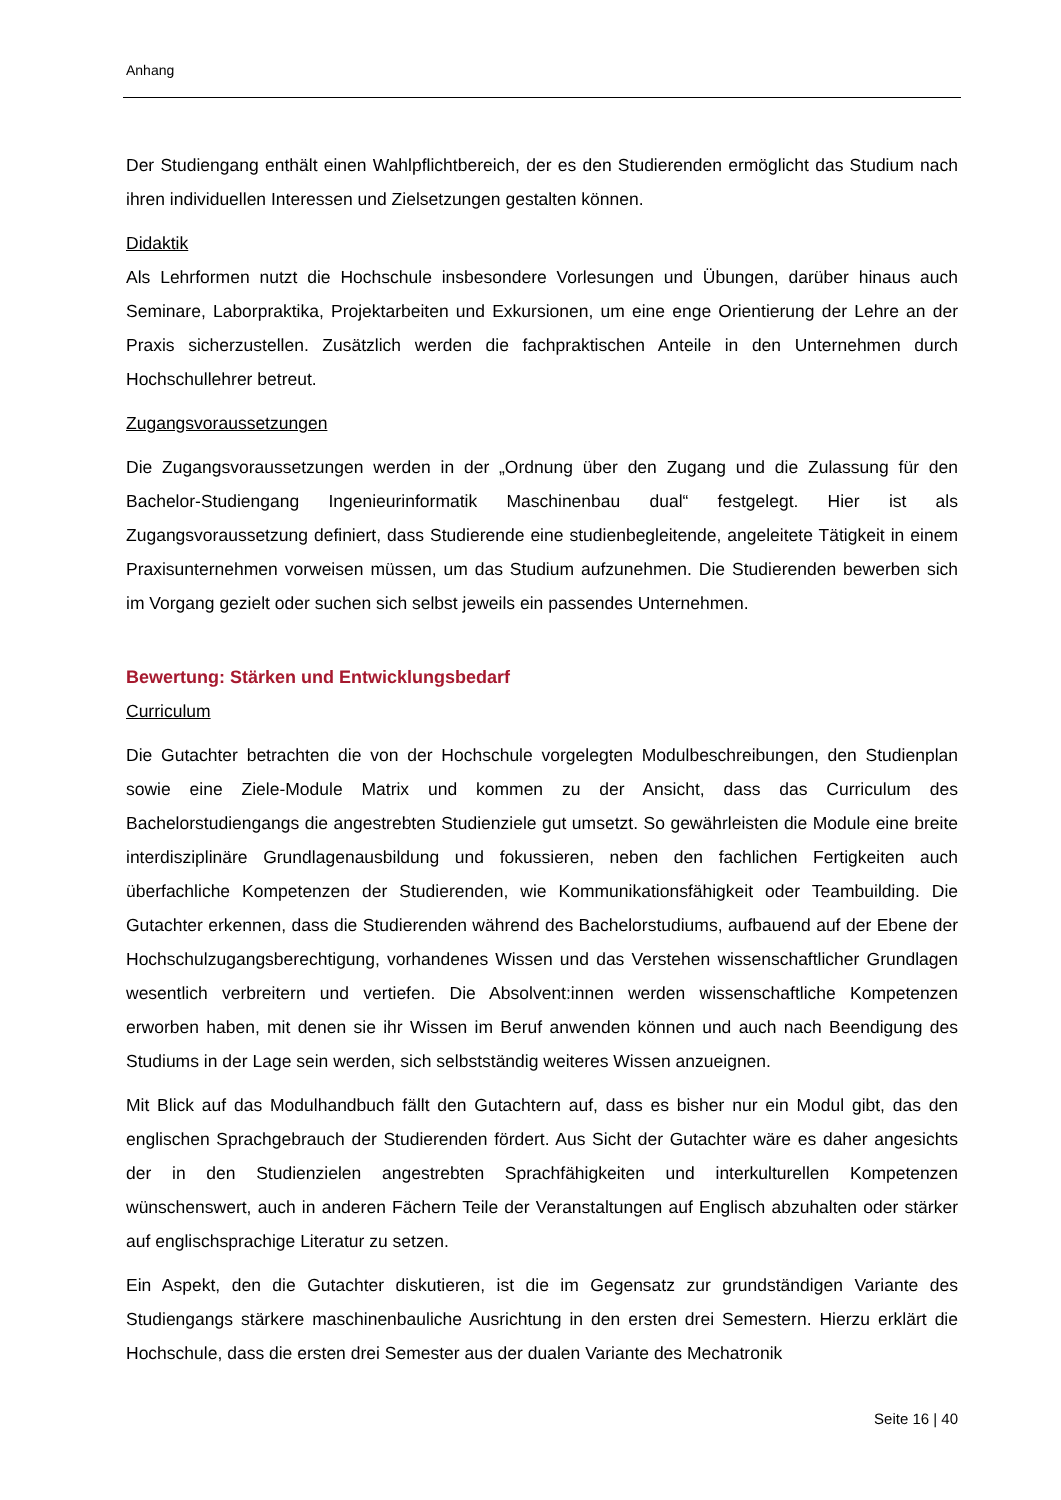Anhang
Der Studiengang enthält einen Wahlpflichtbereich, der es den Studierenden ermöglicht das Studium nach ihren individuellen Interessen und Zielsetzungen gestalten können.
Didaktik
Als Lehrformen nutzt die Hochschule insbesondere Vorlesungen und Übungen, darüber hinaus auch Seminare, Laborpraktika, Projektarbeiten und Exkursionen, um eine enge Orientierung der Lehre an der Praxis sicherzustellen. Zusätzlich werden die fachpraktischen Anteile in den Unternehmen durch Hochschullehrer betreut.
Zugangsvoraussetzungen
Die Zugangsvoraussetzungen werden in der „Ordnung über den Zugang und die Zulassung für den Bachelor-Studiengang Ingenieurinformatik Maschinenbau dual“ festgelegt. Hier ist als Zugangsvoraussetzung definiert, dass Studierende eine studienbegleitende, angeleitete Tätigkeit in einem Praxisunternehmen vorweisen müssen, um das Studium aufzunehmen. Die Studierenden bewerben sich im Vorgang gezielt oder suchen sich selbst jeweils ein passendes Unternehmen.
Bewertung: Stärken und Entwicklungsbedarf
Curriculum
Die Gutachter betrachten die von der Hochschule vorgelegten Modulbeschreibungen, den Studienplan sowie eine Ziele-Module Matrix und kommen zu der Ansicht, dass das Curriculum des Bachelorstudiengangs die angestrebten Studienziele gut umsetzt. So gewährleisten die Module eine breite interdisziplinäre Grundlagenausbildung und fokussieren, neben den fachlichen Fertigkeiten auch überfachliche Kompetenzen der Studierenden, wie Kommunikationsfähigkeit oder Teambuilding. Die Gutachter erkennen, dass die Studierenden während des Bachelorstudiums, aufbauend auf der Ebene der Hochschulzugangsberechtigung, vorhandenes Wissen und das Verstehen wissenschaftlicher Grundlagen wesentlich verbreitern und vertiefen. Die Absolvent:innen werden wissenschaftliche Kompetenzen erworben haben, mit denen sie ihr Wissen im Beruf anwenden können und auch nach Beendigung des Studiums in der Lage sein werden, sich selbstständig weiteres Wissen anzueignen.
Mit Blick auf das Modulhandbuch fällt den Gutachtern auf, dass es bisher nur ein Modul gibt, das den englischen Sprachgebrauch der Studierenden fördert. Aus Sicht der Gutachter wäre es daher angesichts der in den Studienzielen angestrebten Sprachfähigkeiten und interkulturellen Kompetenzen wünschenswert, auch in anderen Fächern Teile der Veranstaltungen auf Englisch abzuhalten oder stärker auf englischsprachige Literatur zu setzen.
Ein Aspekt, den die Gutachter diskutieren, ist die im Gegensatz zur grundständigen Variante des Studiengangs stärkere maschinenbauliche Ausrichtung in den ersten drei Semestern. Hierzu erklärt die Hochschule, dass die ersten drei Semester aus der dualen Variante des Mechatronik
Seite 16 | 40